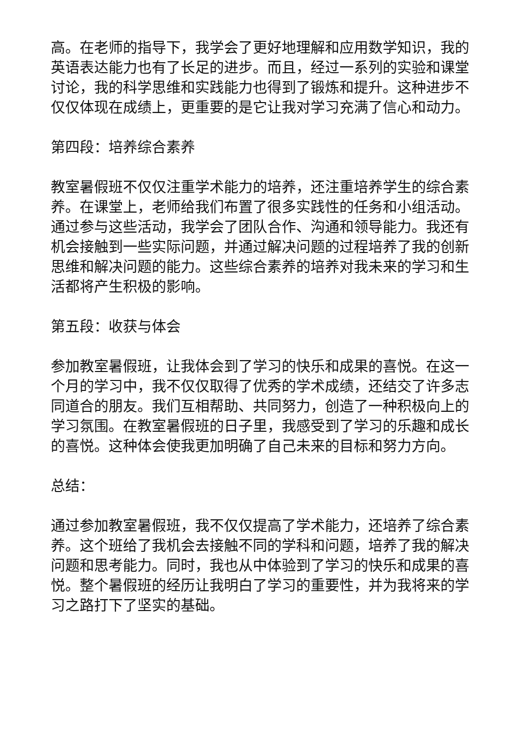高。在老师的指导下，我学会了更好地理解和应用数学知识，我的英语表达能力也有了长足的进步。而且，经过一系列的实验和课堂讨论，我的科学思维和实践能力也得到了锻炼和提升。这种进步不仅仅体现在成绩上，更重要的是它让我对学习充满了信心和动力。
第四段：培养综合素养
教室暑假班不仅仅注重学术能力的培养，还注重培养学生的综合素养。在课堂上，老师给我们布置了很多实践性的任务和小组活动。通过参与这些活动，我学会了团队合作、沟通和领导能力。我还有机会接触到一些实际问题，并通过解决问题的过程培养了我的创新思维和解决问题的能力。这些综合素养的培养对我未来的学习和生活都将产生积极的影响。
第五段：收获与体会
参加教室暑假班，让我体会到了学习的快乐和成果的喜悦。在这一个月的学习中，我不仅仅取得了优秀的学术成绩，还结交了许多志同道合的朋友。我们互相帮助、共同努力，创造了一种积极向上的学习氛围。在教室暑假班的日子里，我感受到了学习的乐趣和成长的喜悦。这种体会使我更加明确了自己未来的目标和努力方向。
总结：
通过参加教室暑假班，我不仅仅提高了学术能力，还培养了综合素养。这个班给了我机会去接触不同的学科和问题，培养了我的解决问题和思考能力。同时，我也从中体验到了学习的快乐和成果的喜悦。整个暑假班的经历让我明白了学习的重要性，并为我将来的学习之路打下了坚实的基础。